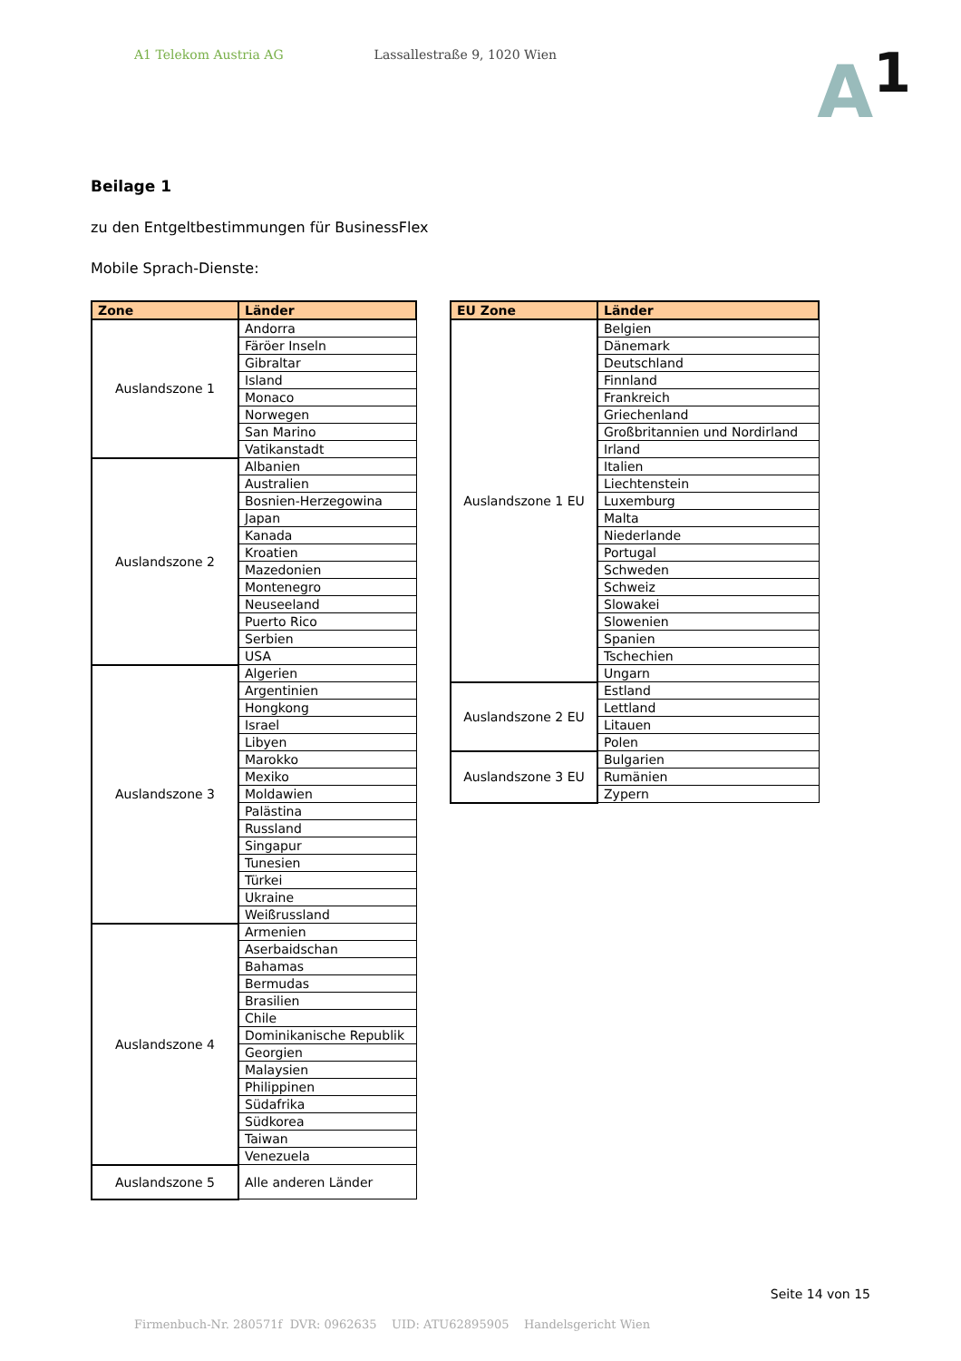A1 Telekom Austria AG Lassallestraße 9, 1020 Wien
A<sup>1</sup>
Beilage 1
zu den Entgeltbestimmungen für BusinessFlex
Mobile Sprach-Dienste:
| Zone | Länder |
| --- | --- |
| Auslandszone 1 | Andorra |
| | Färöer Inseln |
| | Gibraltar |
| | Island |
| | Monaco |
| | Norwegen |
| | San Marino |
| | Vatikanstadt |
| Auslandszone 2 | Albanien |
| | Australien |
| | Bosnien-Herzegowina |
| | Japan |
| | Kanada |
| | Kroatien |
| | Mazedonien |
| | Montenegro |
| | Neuseeland |
| | Puerto Rico |
| | Serbien |
| | USA |
| Auslandszone 3 | Algerien |
| | Argentinien |
| | Hongkong |
| | Israel |
| | Libyen |
| | Marokko |
| | Mexiko |
| | Moldawien |
| | Palästina |
| | Russland |
| | Singapur |
| | Tunesien |
| | Türkei |
| | Ukraine |
| | Weißrussland |
| Auslandszone 4 | Armenien |
| | Aserbaidschan |
| | Bahamas |
| | Bermudas |
| | Brasilien |
| | Chile |
| | Dominikanische Republik |
| | Georgien |
| | Malaysien |
| | Philippinen |
| | Südafrika |
| | Südkorea |
| | Taiwan |
| | Venezuela |
| Auslandszone 5 | Alle anderen Länder |
| EU Zone | Länder |
| --- | --- |
| Auslandszone 1 EU | Belgien |
| | Dänemark |
| | Deutschland |
| | Finnland |
| | Frankreich |
| | Griechenland |
| | Großbritannien und Nordirland |
| | Irland |
| | Italien |
| | Liechtenstein |
| | Luxemburg |
| | Malta |
| | Niederlande |
| | Portugal |
| | Schweden |
| | Schweiz |
| | Slowakei |
| | Slowenien |
| | Spanien |
| | Tschechien |
| | Ungarn |
| Auslandszone 2 EU | Estland |
| | Lettland |
| | Litauen |
| | Polen |
| Auslandszone 3 EU | Bulgarien |
| | Rumänien |
| | Zypern |
Seite 14 von 15
Firmenbuch-Nr. 280571f DVR: 0962635 UID: ATU62895905 Handelsgericht Wien